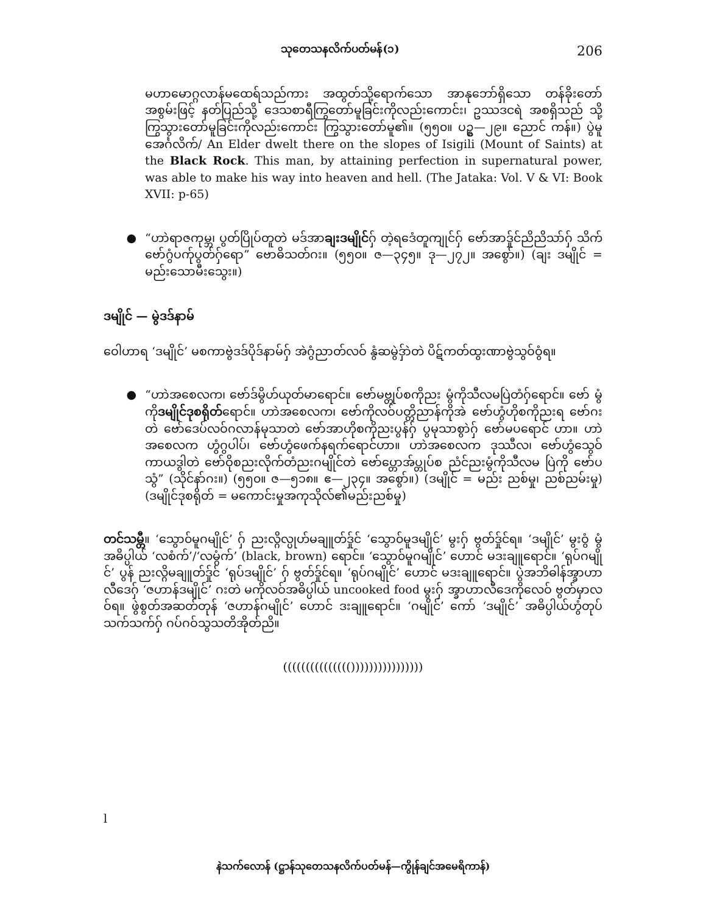သုတေသနလိက်ပတ်မန်(၁) 206
မဟာမောဂ္ဂလာန်မထေရ်သည်ကား အထွတ်သို့ရောက်သော အာနုဘော်ရှိသော တန်ခိုးတော် အစွမ်းဖြင့် နတ်ပြည်သို့ ဒေသစာရီကြွတော်မူခြင်းကိုလည်းကောင်း၊ ဥဿဒငရဲ အစရှိသည် သို့ ကြွသွားတော်မူခြင်းကိုလည်းကောင်း ကြွသွားတော်မူ၏။ (၅၅၀။ ပဥ္စ—၂၉။ ညောင် ကန်။) ပွဲမူအေင်္ဂလိက်/ An Elder dwelt there on the slopes of Isigili (Mount of Saints) at the Black Rock. This man, by attaining perfection in supernatural power, was able to make his way into heaven and hell. (The Jataka: Vol. V & VI: Book XVII: p-65)
● “ဟာဲရာဇကုမ္ဘ၊ ပွတ်ပြိုပ်တူတဲ မဒ်အာချးဒမျိုင်ဂှ် တဲ့ရဒေံတူကျုင်ဂှ် ဗော်အာဒှ်ုင်ညိညိသာ်ဂှ် သိက်ဗော်ဂွံပက်ုပွတ်ဂှ်ရော” ဗောဓိသတ်ဂး။ (၅၅၀။ ဇ—၃၄၅။ ဒု—၂၇၂။ အစွော်။) (ချး ဒမျိုင် = မည်းသောမီးသွေး။)
ဒမျိုင် — မွဲဒဒ်နာမ်
ဝေါဟာရ ‘ဒမျိုင်’ မစကာဗွဲဒဒ်ပိုဒ်နာမ်ဂှ် အဲဂွံညာတ်လဝ် နွံဆမွဲဒှ်ာဲတဲ ပိဋ်ကတ်ထွးဏာဗွဲသွဝ်ဝွံရ။
● “ဟာဲအစေလက၊ ဗော်ဒ်မွိဟ်ယုတ်မာရောင်။ ဗော်မဗ္တုပ်စကိုညး မွံကိုသီလမပြဲတံဂှ်ရောင်။ ဗော် မွံကိုဒမျိုင်ဒုစရိုတ်ရောင်။ ဟာဲအစေလက၊ ဗော်ကိုလဝ်ပတ္တိညာန်ကိုအဲ ဗော်ဟွံဟိုစကိုညးရ ဗော်ဂးတဲ ဗော်ဒေပ်လဝ်ဂလာန်မုသာတဲ ဗော်အာဟိုစကိုညးပွန်ဂှ် ပွမုသာစွာဲဂှ် ဗော်မပရောင် ဟာ။ ဟာဲအစေလက ဟွံဂွပါပ်၊ ဗော်ဟွံဖေက်နရက်ရောင်ဟာ။ ဟာဲအစေလက ဒုဿီလ၊ ဗော်ဟွံသွေဝ်ကာယဒွါတဲ ဗော်ဝိုစညးလိုက်တံညးဂမျိုင်တဲ ဗော်ပ္တောအ်ပ္တုပ်စ ညံင်ညးမွံကိုသီလမ ပြဲကို ဗော်ပသွံ” (သိုင်နာ်ဂး။) (၅၅၀။ ဇ—၅၁၈။ ဧ—၂၃၄။ အစွော်။) (ဒမျိုင် = မည်း ညစ်မှု၊ ညစ်ညမ်းမှု) (ဒမျိုင်ဒုစရိုတ် = မကောင်းမှုအကုသိုလ်၏မည်းညစ်မှု)
တင်သမ္တီ။ ‘သွော၀်မူဂမျိုင်’ ဂှ် ညးလ္ဂိလ္ပုဟ်မချူတ်ဒှ်ုင် ‘သွော၀်မူဒမျိုင်’ မွးဂှ် ဗွတ်ဒှ်ုင်ရ။ ‘ဒမျိုင်’ မွးဝွံ မွံအဓိပ္ပါယ် ‘လစံက်’/‘လမ္ဂံက်’ (black, brown) ရောင်။ ‘သွော၀်မူဂမျိုင်’ ဟောင် မဒးချူရောင်။ ‘ရုပ်ဂမျိုင်’ ပွန် ညးလ္ဂိမချူတ်ဒှ်ုင် ‘ရုပ်ဒမျိုင်’ ဂှ် ဗွတ်ဒှ်ုင်ရ။ ‘ရုပ်ဂမျိုင်’ ဟောင် မဒးချူရောင်။ ပွဲအဘိဓါန်အ္ခာဟာလီဒေဂှ် ‘ဇဟာန်ဒမျိုင်’ ဂးတဲ မကိုလဝ်အဓိပ္ပါယ် uncooked food မွးဂှ် အ္ခာဟာလီဒေကိုလေဝ် ဗွတ်မှာလဝ်ရ။ ဖွဲစွတ်အဆတ်တုန် ‘ဇဟာန်ဂမျိုင်’ ဟောင် ဒးချူရောင်။ ‘ဂမျိုင်’ ကော် ‘ဒမျိုင်’ အဓိပ္ပါယ်ဟွံတုပ်သက်သက်ဂှ် ဂပ်ဂဝ်သွသတိအိုတ်ညိ။
((((((((((((((())))))))))))))))
l
နဲသက်လောန် (ဋ္ဌာန်သုတေသနလိက်ပတ်မန်—ကွိုန်ချင်အမေရိကာန်)